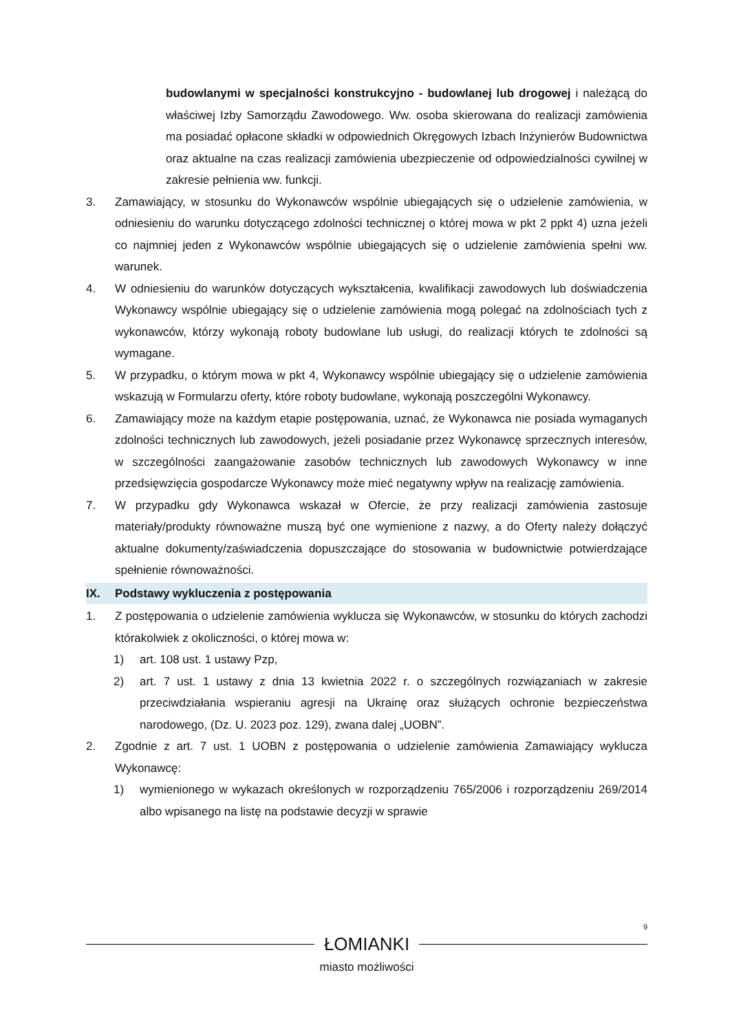budowlanymi w specjalności konstrukcyjno - budowlanej lub drogowej i należącą do właściwej Izby Samorządu Zawodowego. Ww. osoba skierowana do realizacji zamówienia ma posiadać opłacone składki w odpowiednich Okręgowych Izbach Inżynierów Budownictwa oraz aktualne na czas realizacji zamówienia ubezpieczenie od odpowiedzialności cywilnej w zakresie pełnienia ww. funkcji.
3. Zamawiający, w stosunku do Wykonawców wspólnie ubiegających się o udzielenie zamówienia, w odniesieniu do warunku dotyczącego zdolności technicznej o której mowa w pkt 2 ppkt 4) uzna jeżeli co najmniej jeden z Wykonawców wspólnie ubiegających się o udzielenie zamówienia spełni ww. warunek.
4. W odniesieniu do warunków dotyczących wykształcenia, kwalifikacji zawodowych lub doświadczenia Wykonawcy wspólnie ubiegający się o udzielenie zamówienia mogą polegać na zdolnościach tych z wykonawców, którzy wykonają roboty budowlane lub usługi, do realizacji których te zdolności są wymagane.
5. W przypadku, o którym mowa w pkt 4, Wykonawcy wspólnie ubiegający się o udzielenie zamówienia wskazują w Formularzu oferty, które roboty budowlane, wykonają poszczególni Wykonawcy.
6. Zamawiający może na każdym etapie postępowania, uznać, że Wykonawca nie posiada wymaganych zdolności technicznych lub zawodowych, jeżeli posiadanie przez Wykonawcę sprzecznych interesów, w szczególności zaangażowanie zasobów technicznych lub zawodowych Wykonawcy w inne przedsięwzięcia gospodarcze Wykonawcy może mieć negatywny wpływ na realizację zamówienia.
7. W przypadku gdy Wykonawca wskazał w Ofercie, że przy realizacji zamówienia zastosuje materiały/produkty równoważne muszą być one wymienione z nazwy, a do Oferty należy dołączyć aktualne dokumenty/zaświadczenia dopuszczające do stosowania w budownictwie potwierdzające spełnienie równoważności.
IX. Podstawy wykluczenia z postępowania
1. Z postępowania o udzielenie zamówienia wyklucza się Wykonawców, w stosunku do których zachodzi którakolwiek z okoliczności, o której mowa w:
1) art. 108 ust. 1 ustawy Pzp,
2) art. 7 ust. 1 ustawy z dnia 13 kwietnia 2022 r. o szczególnych rozwiązaniach w zakresie przeciwdziałania wspieraniu agresji na Ukrainę oraz służących ochronie bezpieczeństwa narodowego, (Dz. U. 2023 poz. 129), zwana dalej „UOBN”.
2. Zgodnie z art. 7 ust. 1 UOBN z postępowania o udzielenie zamówienia Zamawiający wyklucza Wykonawcę:
1) wymienionego w wykazach określonych w rozporządzeniu 765/2006 i rozporządzeniu 269/2014 albo wpisanego na listę na podstawie decyzji w sprawie
9
ŁOMIANKI
miasto możliwości